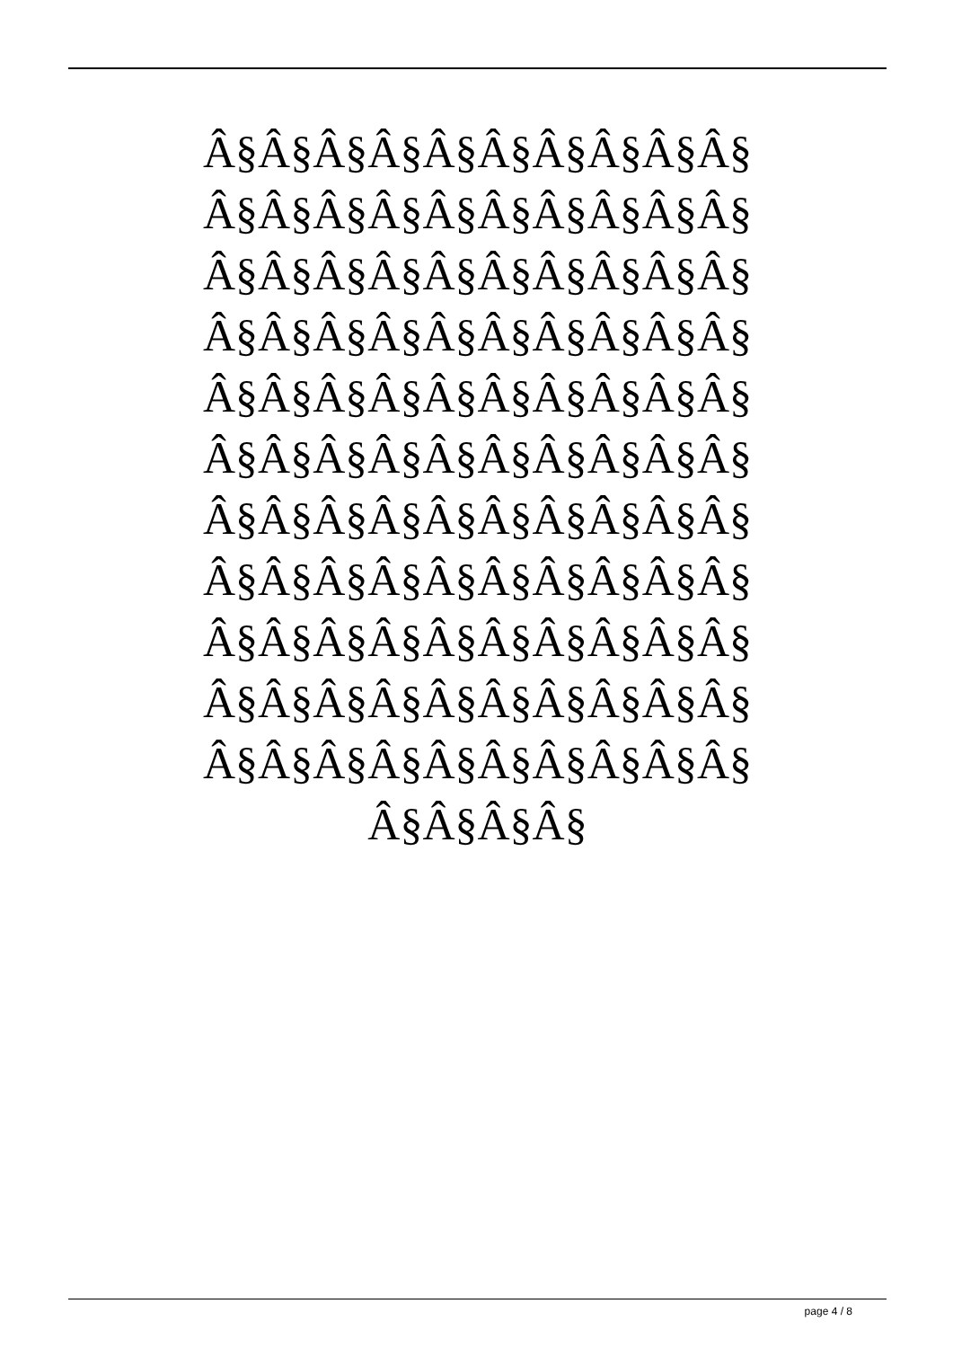Â§Â§Â§Â§Â§Â§Â§Â§Â§Â§
Â§Â§Â§Â§Â§Â§Â§Â§Â§Â§
Â§Â§Â§Â§Â§Â§Â§Â§Â§Â§
Â§Â§Â§Â§Â§Â§Â§Â§Â§Â§
Â§Â§Â§Â§Â§Â§Â§Â§Â§Â§
Â§Â§Â§Â§Â§Â§Â§Â§Â§Â§
Â§Â§Â§Â§Â§Â§Â§Â§Â§Â§
Â§Â§Â§Â§Â§Â§Â§Â§Â§Â§
Â§Â§Â§Â§Â§Â§Â§Â§Â§Â§
Â§Â§Â§Â§Â§Â§Â§Â§Â§Â§
Â§Â§Â§Â§Â§Â§Â§Â§Â§Â§
Â§Â§Â§Â§
page 4 / 8